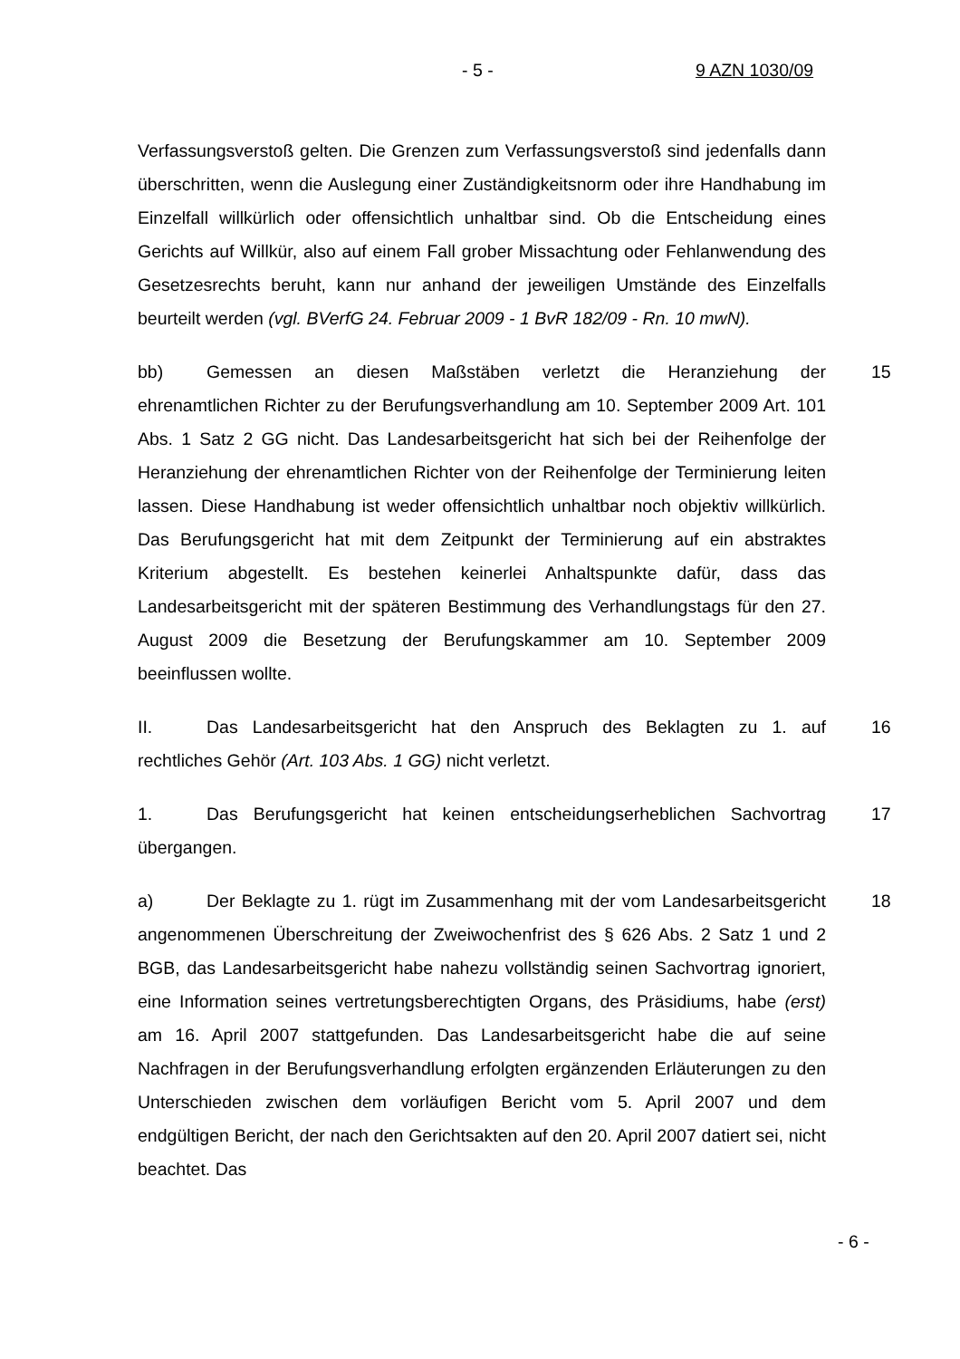- 5 - 9 AZN 1030/09
Verfassungsverstoß gelten. Die Grenzen zum Verfassungsverstoß sind jedenfalls dann überschritten, wenn die Auslegung einer Zuständigkeitsnorm oder ihre Handhabung im Einzelfall willkürlich oder offensichtlich unhaltbar sind. Ob die Entscheidung eines Gerichts auf Willkür, also auf einem Fall grober Missachtung oder Fehlanwendung des Gesetzesrechts beruht, kann nur anhand der jeweiligen Umstände des Einzelfalls beurteilt werden (vgl. BVerfG 24. Februar 2009 - 1 BvR 182/09 - Rn. 10 mwN).
bb) Gemessen an diesen Maßstäben verletzt die Heranziehung der ehrenamtlichen Richter zu der Berufungsverhandlung am 10. September 2009 Art. 101 Abs. 1 Satz 2 GG nicht. Das Landesarbeitsgericht hat sich bei der Reihenfolge der Heranziehung der ehrenamtlichen Richter von der Reihenfolge der Terminierung leiten lassen. Diese Handhabung ist weder offensichtlich unhaltbar noch objektiv willkürlich. Das Berufungsgericht hat mit dem Zeitpunkt der Terminierung auf ein abstraktes Kriterium abgestellt. Es bestehen keinerlei Anhaltspunkte dafür, dass das Landesarbeitsgericht mit der späteren Bestimmung des Verhandlungstags für den 27. August 2009 die Besetzung der Berufungskammer am 10. September 2009 beeinflussen wollte.
15
II. Das Landesarbeitsgericht hat den Anspruch des Beklagten zu 1. auf rechtliches Gehör (Art. 103 Abs. 1 GG) nicht verletzt.
16
1. Das Berufungsgericht hat keinen entscheidungserheblichen Sachvortrag übergangen.
17
a) Der Beklagte zu 1. rügt im Zusammenhang mit der vom Landesarbeitsgericht angenommenen Überschreitung der Zweiwochenfrist des § 626 Abs. 2 Satz 1 und 2 BGB, das Landesarbeitsgericht habe nahezu vollständig seinen Sachvortrag ignoriert, eine Information seines vertretungsberechtigten Organs, des Präsidiums, habe (erst) am 16. April 2007 stattgefunden. Das Landesarbeitsgericht habe die auf seine Nachfragen in der Berufungsverhandlung erfolgten ergänzenden Erläuterungen zu den Unterschieden zwischen dem vorläufigen Bericht vom 5. April 2007 und dem endgültigen Bericht, der nach den Gerichtsakten auf den 20. April 2007 datiert sei, nicht beachtet. Das
18
- 6 -